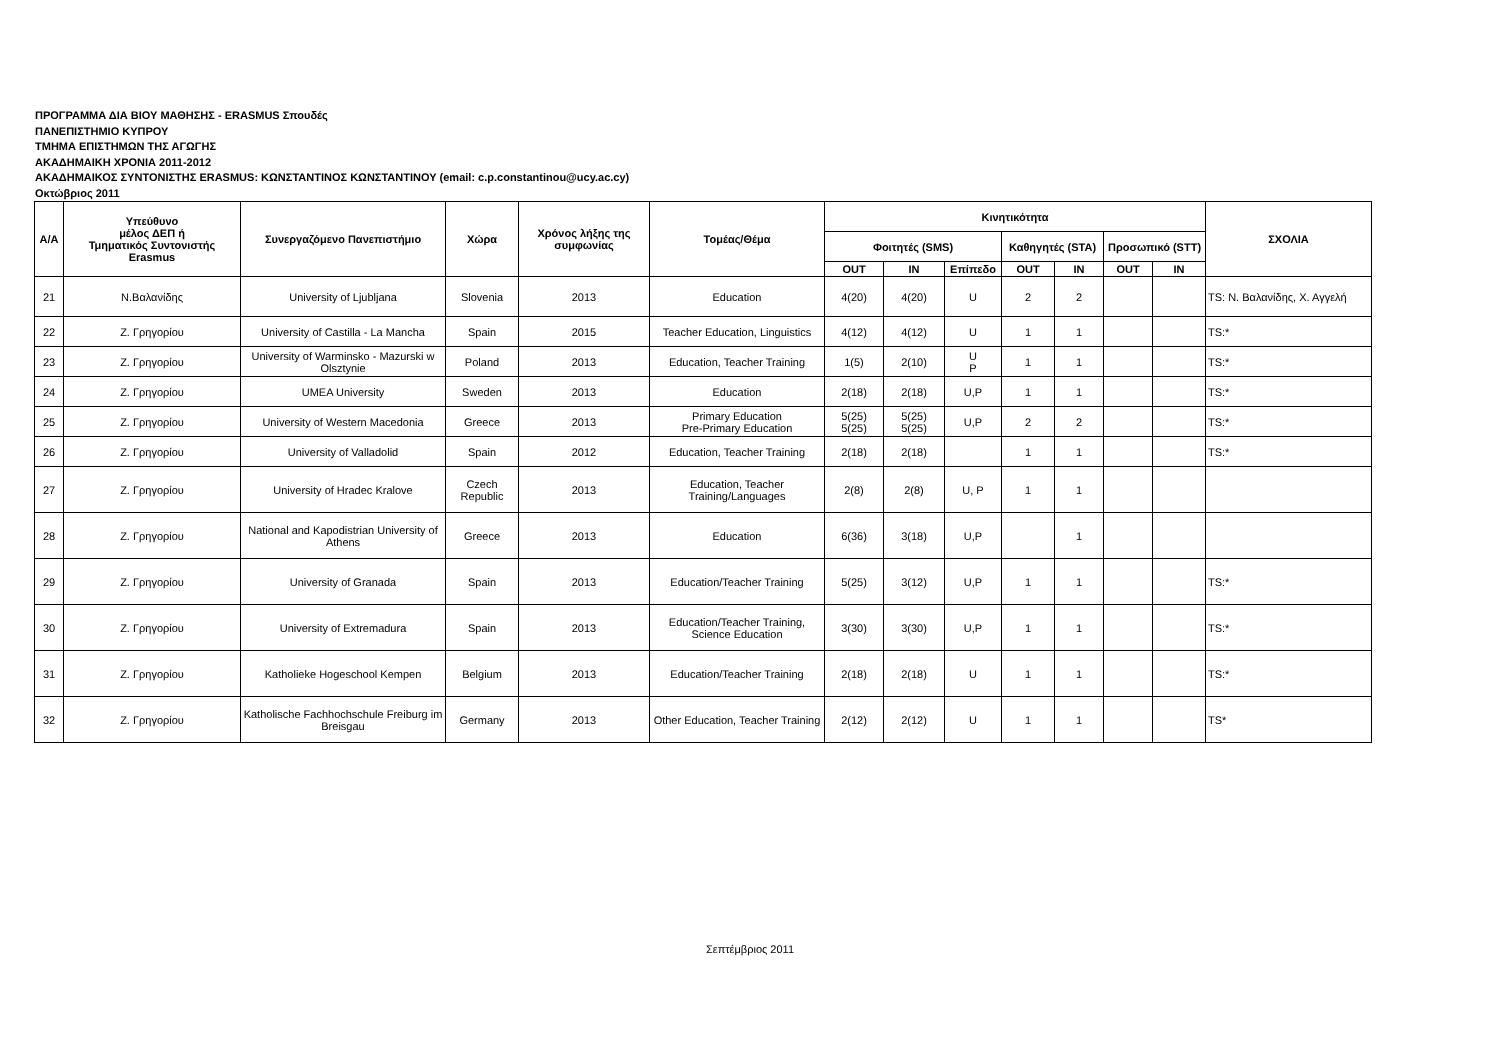ΠΡΟΓΡΑΜΜΑ ΔΙΑ ΒΙΟΥ ΜΑΘΗΣΗΣ - ERASMUS Σπουδές
ΠΑΝΕΠΙΣΤΗΜΙΟ ΚΥΠΡΟΥ
ΤΜΗΜΑ ΕΠΙΣΤΗΜΩΝ ΤΗΣ ΑΓΩΓΗΣ
ΑΚΑΔΗΜΑΙΚΗ ΧΡΟΝΙΑ 2011-2012
ΑΚΑΔΗΜΑΙΚΟΣ ΣΥΝΤΟΝΙΣΤΗΣ ERASMUS: ΚΩΝΣΤΑΝΤΙΝΟΣ ΚΩΝΣΤΑΝΤΙΝΟΥ (email: c.p.constantinou@ucy.ac.cy)
Οκτώβριος 2011
| Α/Α | Υπεύθυνο μέλος ΔΕΠ ή Τμηματικός Συντονιστής Erasmus | Συνεργαζόμενο Πανεπιστήμιο | Χώρα | Χρόνος λήξης της συμφωνίας | Τομέας/Θέμα | Κινητικότητα | | | | | | | ΣΧΟΛΙΑ |
| --- | --- | --- | --- | --- | --- | --- | --- | --- | --- | --- | --- | --- | --- |
| | | | | | | Φοιτητές (SMS) | | | Καθηγητές (STA) | | Προσωπικό (STT) | | |
| | | | | | | OUT | IN | Επίπεδο | OUT | IN | OUT | IN | |
| 21 | Ν.Βαλανίδης | University of Ljubljana | Slovenia | 2013 | Education | 4(20) | 4(20) | U | 2 | 2 | | | TS: Ν. Βαλανίδης, Χ. Αγγελή |
| 22 | Ζ. Γρηγορίου | University of Castilla - La Mancha | Spain | 2015 | Teacher Education, Linguistics | 4(12) | 4(12) | U | 1 | 1 | | | TS:* |
| 23 | Ζ. Γρηγορίου | University of Warminsko - Mazurski w Olsztynie | Poland | 2013 | Education, Teacher Training | 1(5) | 2(10) | U P | 1 | 1 | | | TS:* |
| 24 | Ζ. Γρηγορίου | UMEA University | Sweden | 2013 | Education | 2(18) | 2(18) | U,P | 1 | 1 | | | TS:* |
| 25 | Ζ. Γρηγορίου | University of Western Macedonia | Greece | 2013 | Primary Education Pre-Primary Education | 5(25) 5(25) | 5(25) 5(25) | U,P | 2 | 2 | | | TS:* |
| 26 | Ζ. Γρηγορίου | University of Valladolid | Spain | 2012 | Education, Teacher Training | 2(18) | 2(18) | | 1 | 1 | | | TS:* |
| 27 | Ζ. Γρηγορίου | University of Hradec Kralove | Czech Republic | 2013 | Education, Teacher Training/Languages | 2(8) | 2(8) | U, P | 1 | 1 | | | |
| 28 | Ζ. Γρηγορίου | National and Kapodistrian University of Athens | Greece | 2013 | Education | 6(36) | 3(18) | U,P | | 1 | | | |
| 29 | Ζ. Γρηγορίου | University of Granada | Spain | 2013 | Education/Teacher Training | 5(25) | 3(12) | U,P | 1 | 1 | | | TS:* |
| 30 | Ζ. Γρηγορίου | University of Extremadura | Spain | 2013 | Education/Teacher Training, Science Education | 3(30) | 3(30) | U,P | 1 | 1 | | | TS:* |
| 31 | Ζ. Γρηγορίου | Katholieke Hogeschool Kempen | Belgium | 2013 | Education/Teacher Training | 2(18) | 2(18) | U | 1 | 1 | | | TS:* |
| 32 | Ζ. Γρηγορίου | Katholische Fachhochschule Freiburg im Breisgau | Germany | 2013 | Other Education, Teacher Training | 2(12) | 2(12) | U | 1 | 1 | | | TS* |
Σεπτέμβριος 2011